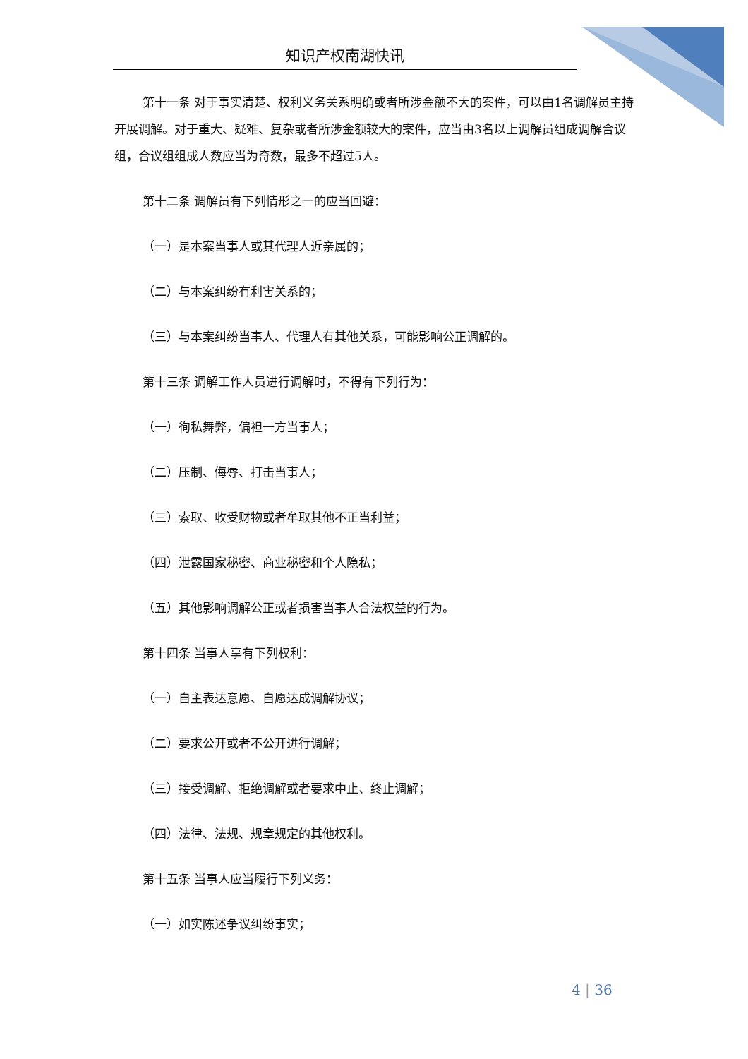知识产权南湖快讯
第十一条 对于事实清楚、权利义务关系明确或者所涉金额不大的案件，可以由1名调解员主持开展调解。对于重大、疑难、复杂或者所涉金额较大的案件，应当由3名以上调解员组成调解合议组，合议组组成人数应当为奇数，最多不超过5人。
第十二条 调解员有下列情形之一的应当回避：
（一）是本案当事人或其代理人近亲属的；
（二）与本案纠纷有利害关系的；
（三）与本案纠纷当事人、代理人有其他关系，可能影响公正调解的。
第十三条 调解工作人员进行调解时，不得有下列行为：
（一）徇私舞弊，偏袒一方当事人；
（二）压制、侮辱、打击当事人；
（三）索取、收受财物或者牟取其他不正当利益；
（四）泄露国家秘密、商业秘密和个人隐私；
（五）其他影响调解公正或者损害当事人合法权益的行为。
第十四条 当事人享有下列权利：
（一）自主表达意愿、自愿达成调解协议；
（二）要求公开或者不公开进行调解；
（三）接受调解、拒绝调解或者要求中止、终止调解；
（四）法律、法规、规章规定的其他权利。
第十五条 当事人应当履行下列义务：
（一）如实陈述争议纠纷事实；
4 | 36